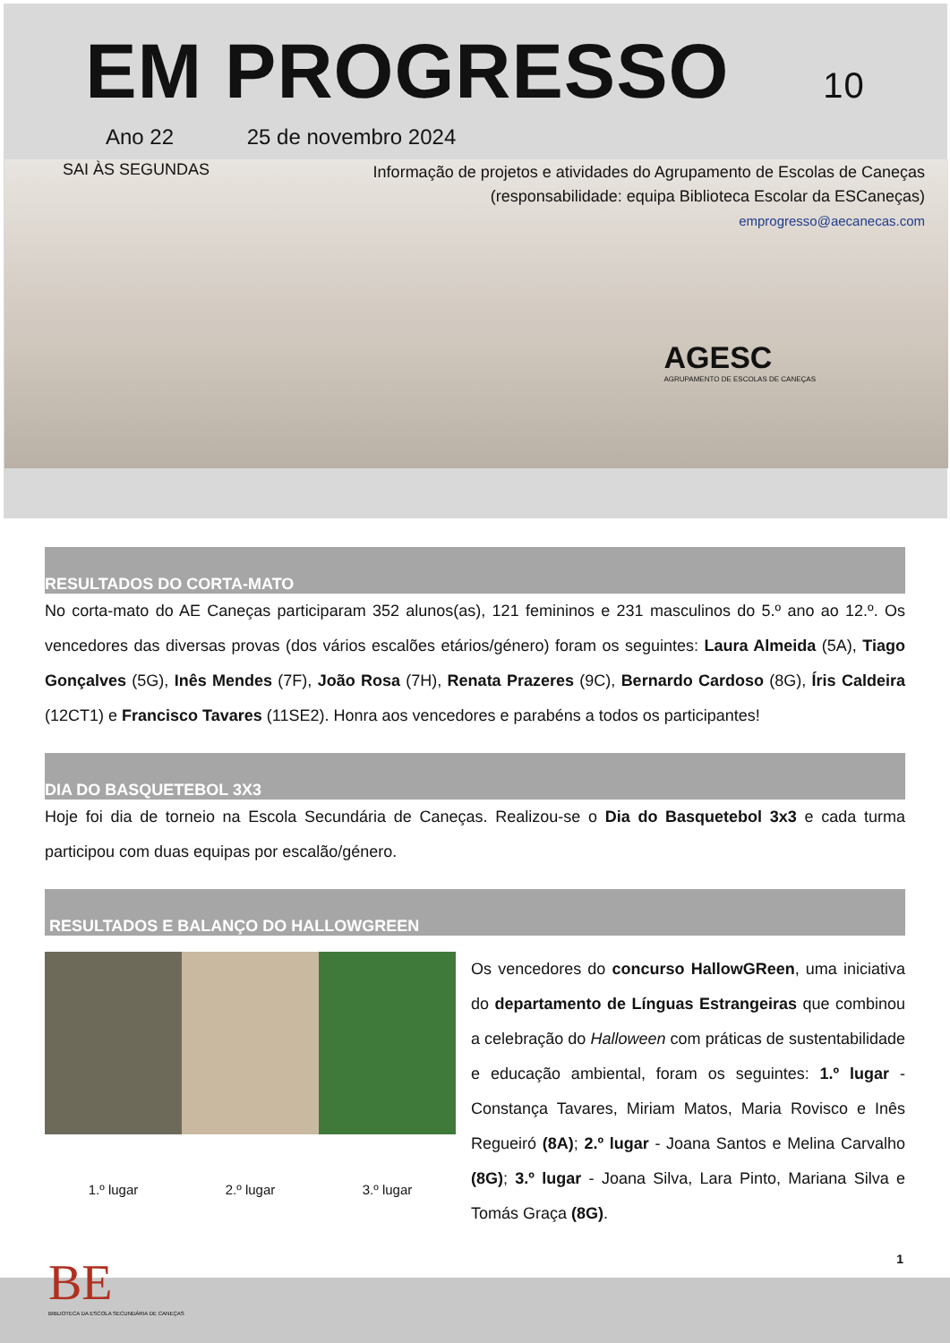EM PROGRESSO 10
Ano 22 25 de novembro 2024
SAI ÀS SEGUNDAS
Informação de projetos e atividades do Agrupamento de Escolas de Caneças
(responsabilidade: equipa Biblioteca Escolar da ESCaneças)
emprogresso@aecanecas.com
AGESC
AGRUPAMENTO DE ESCOLAS DE CANEÇAS
RESULTADOS DO CORTA-MATO
No corta-mato do AE Caneças participaram 352 alunos(as), 121 femininos e 231 masculinos do 5.º ano ao 12.º. Os vencedores das diversas provas (dos vários escalões etários/género) foram os seguintes: Laura Almeida (5A), Tiago Gonçalves (5G), Inês Mendes (7F), João Rosa (7H), Renata Prazeres (9C), Bernardo Cardoso (8G), Íris Caldeira (12CT1) e Francisco Tavares (11SE2). Honra aos vencedores e parabéns a todos os participantes!
DIA DO BASQUETEBOL 3X3
Hoje foi dia de torneio na Escola Secundária de Caneças. Realizou-se o Dia do Basquetebol 3x3 e cada turma participou com duas equipas por escalão/género.
RESULTADOS E BALANÇO DO HALLOWGREEN
1.º lugar
2.º lugar
3.º lugar
Os vencedores do concurso HallowGReen, uma iniciativa do departamento de Línguas Estrangeiras que combinou a celebração do Halloween com práticas de sustentabilidade e educação ambiental, foram os seguintes: 1.º lugar - Constança Tavares, Miriam Matos, Maria Rovisco e Inês Regueiró (8A); 2.º lugar - Joana Santos e Melina Carvalho (8G); 3.º lugar - Joana Silva, Lara Pinto, Mariana Silva e Tomás Graça (8G).
1
BE
BIBLIOTECA DA ESCOLA SECUNDÁRIA DE CANEÇAS